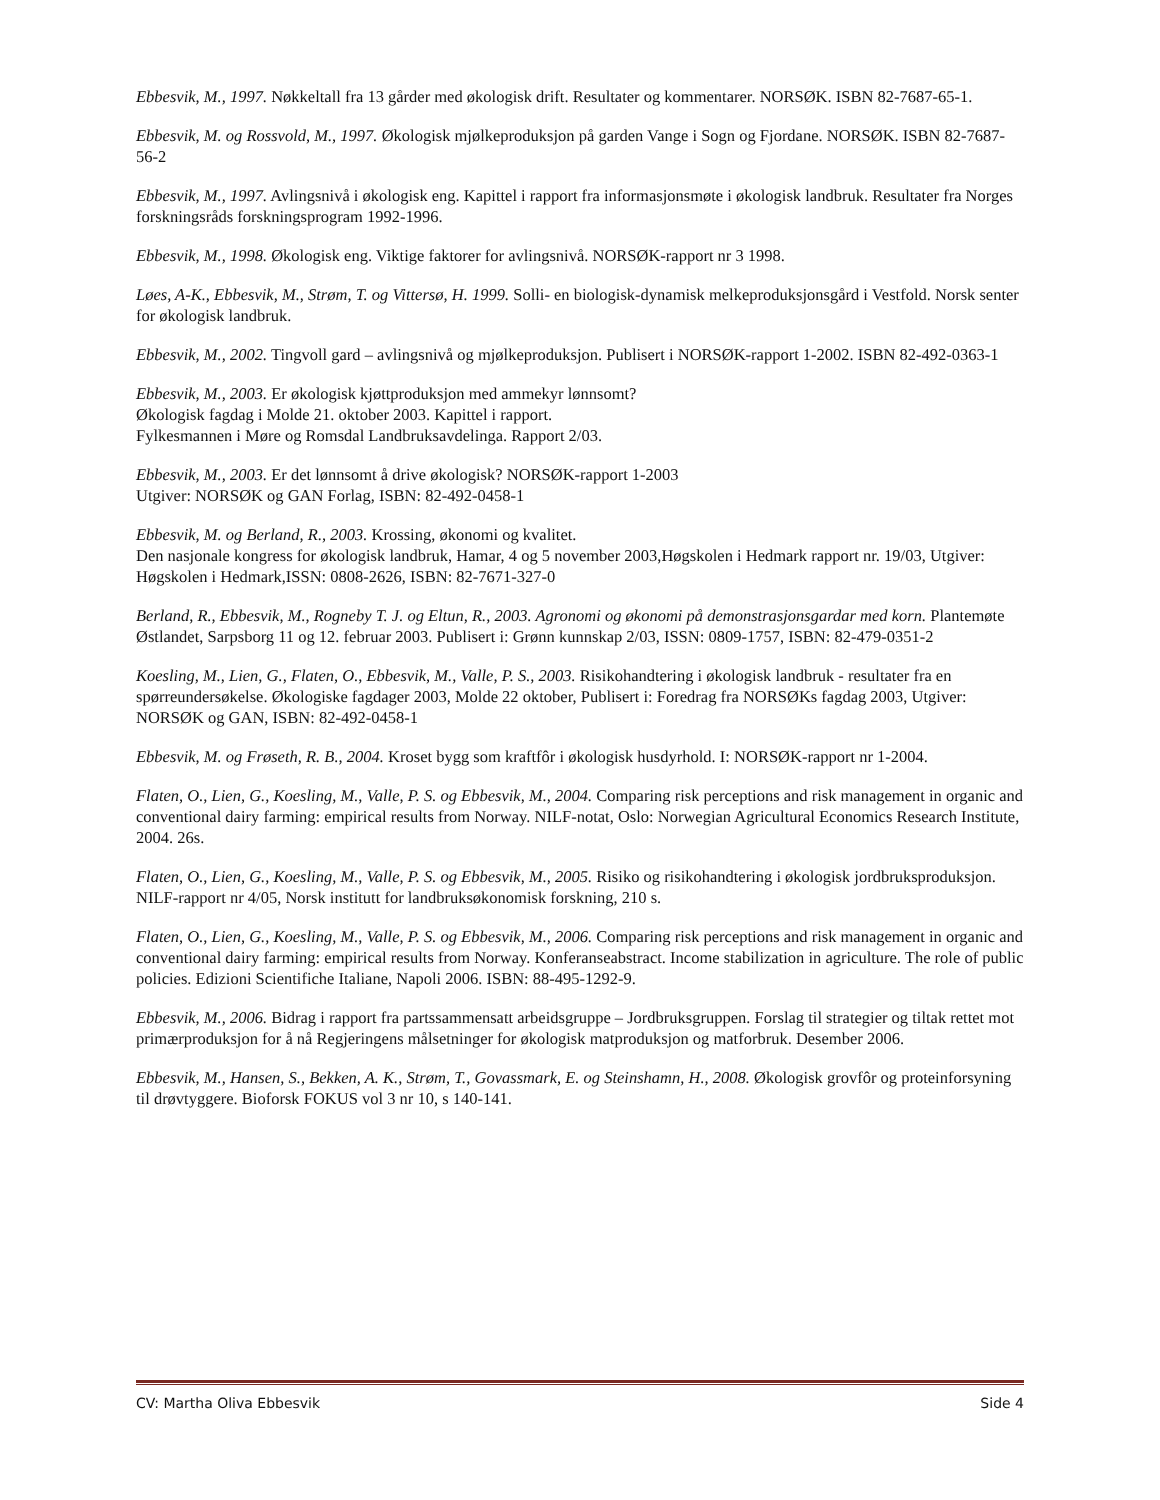Ebbesvik, M., 1997. Nøkkeltall fra 13 gårder med økologisk drift. Resultater og kommentarer. NORSØK. ISBN 82-7687-65-1.
Ebbesvik, M. og Rossvold, M., 1997. Økologisk mjølkeproduksjon på garden Vange i Sogn og Fjordane. NORSØK. ISBN 82-7687-56-2
Ebbesvik, M., 1997. Avlingsnivå i økologisk eng. Kapittel i rapport fra informasjonsmøte i økologisk landbruk. Resultater fra Norges forskningsråds forskningsprogram 1992-1996.
Ebbesvik, M., 1998. Økologisk eng. Viktige faktorer for avlingsnivå. NORSØK-rapport nr 3 1998.
Løes, A-K., Ebbesvik, M., Strøm, T. og Vittersø, H. 1999. Solli- en biologisk-dynamisk melkeproduksjonsgård i Vestfold. Norsk senter for økologisk landbruk.
Ebbesvik, M., 2002. Tingvoll gard – avlingsnivå og mjølkeproduksjon. Publisert i NORSØK-rapport 1-2002. ISBN 82-492-0363-1
Ebbesvik, M., 2003. Er økologisk kjøttproduksjon med ammekyr lønnsomt?
Økologisk fagdag i Molde 21. oktober 2003. Kapittel i rapport.
Fylkesmannen i Møre og Romsdal Landbruksavdelinga. Rapport 2/03.
Ebbesvik, M., 2003. Er det lønnsomt å drive økologisk? NORSØK-rapport 1-2003
Utgiver: NORSØK og GAN Forlag, ISBN: 82-492-0458-1
Ebbesvik, M. og Berland, R., 2003. Krossing, økonomi og kvalitet.
Den nasjonale kongress for økologisk landbruk, Hamar, 4 og 5 november 2003,Høgskolen i Hedmark rapport nr. 19/03, Utgiver: Høgskolen i Hedmark,ISSN: 0808-2626, ISBN: 82-7671-327-0
Berland, R., Ebbesvik, M., Rogneby T. J. og Eltun, R., 2003. Agronomi og økonomi på demonstrasjonsgardar med korn. Plantemøte Østlandet, Sarpsborg 11 og 12. februar 2003. Publisert i: Grønn kunnskap 2/03, ISSN: 0809-1757, ISBN: 82-479-0351-2
Koesling, M., Lien, G., Flaten, O., Ebbesvik, M., Valle, P. S., 2003. Risikohandtering i økologisk landbruk - resultater fra en spørreundersøkelse. Økologiske fagdager 2003, Molde 22 oktober, Publisert i: Foredrag fra NORSØKs fagdag 2003, Utgiver: NORSØK og GAN, ISBN: 82-492-0458-1
Ebbesvik, M. og Frøseth, R. B., 2004. Kroset bygg som kraftfôr i økologisk husdyrhold. I: NORSØK-rapport nr 1-2004.
Flaten, O., Lien, G., Koesling, M., Valle, P. S. og Ebbesvik, M., 2004. Comparing risk perceptions and risk management in organic and conventional dairy farming: empirical results from Norway. NILF-notat, Oslo: Norwegian Agricultural Economics Research Institute, 2004. 26s.
Flaten, O., Lien, G., Koesling, M., Valle, P. S. og Ebbesvik, M., 2005. Risiko og risikohandtering i økologisk jordbruksproduksjon. NILF-rapport nr 4/05, Norsk institutt for landbruksøkonomisk forskning, 210 s.
Flaten, O., Lien, G., Koesling, M., Valle, P. S. og Ebbesvik, M., 2006. Comparing risk perceptions and risk management in organic and conventional dairy farming: empirical results from Norway. Konferanseabstract. Income stabilization in agriculture. The role of public policies. Edizioni Scientifiche Italiane, Napoli 2006. ISBN: 88-495-1292-9.
Ebbesvik, M., 2006. Bidrag i rapport fra partssammensatt arbeidsgruppe – Jordbruksgruppen. Forslag til strategier og tiltak rettet mot primærproduksjon for å nå Regjeringens målsetninger for økologisk matproduksjon og matforbruk. Desember 2006.
Ebbesvik, M., Hansen, S., Bekken, A. K., Strøm, T., Govassmark, E. og Steinshamn, H., 2008. Økologisk grovfôr og proteinforsyning til drøvtyggere. Bioforsk FOKUS vol 3 nr 10, s 140-141.
CV: Martha Oliva Ebbesvik Side 4